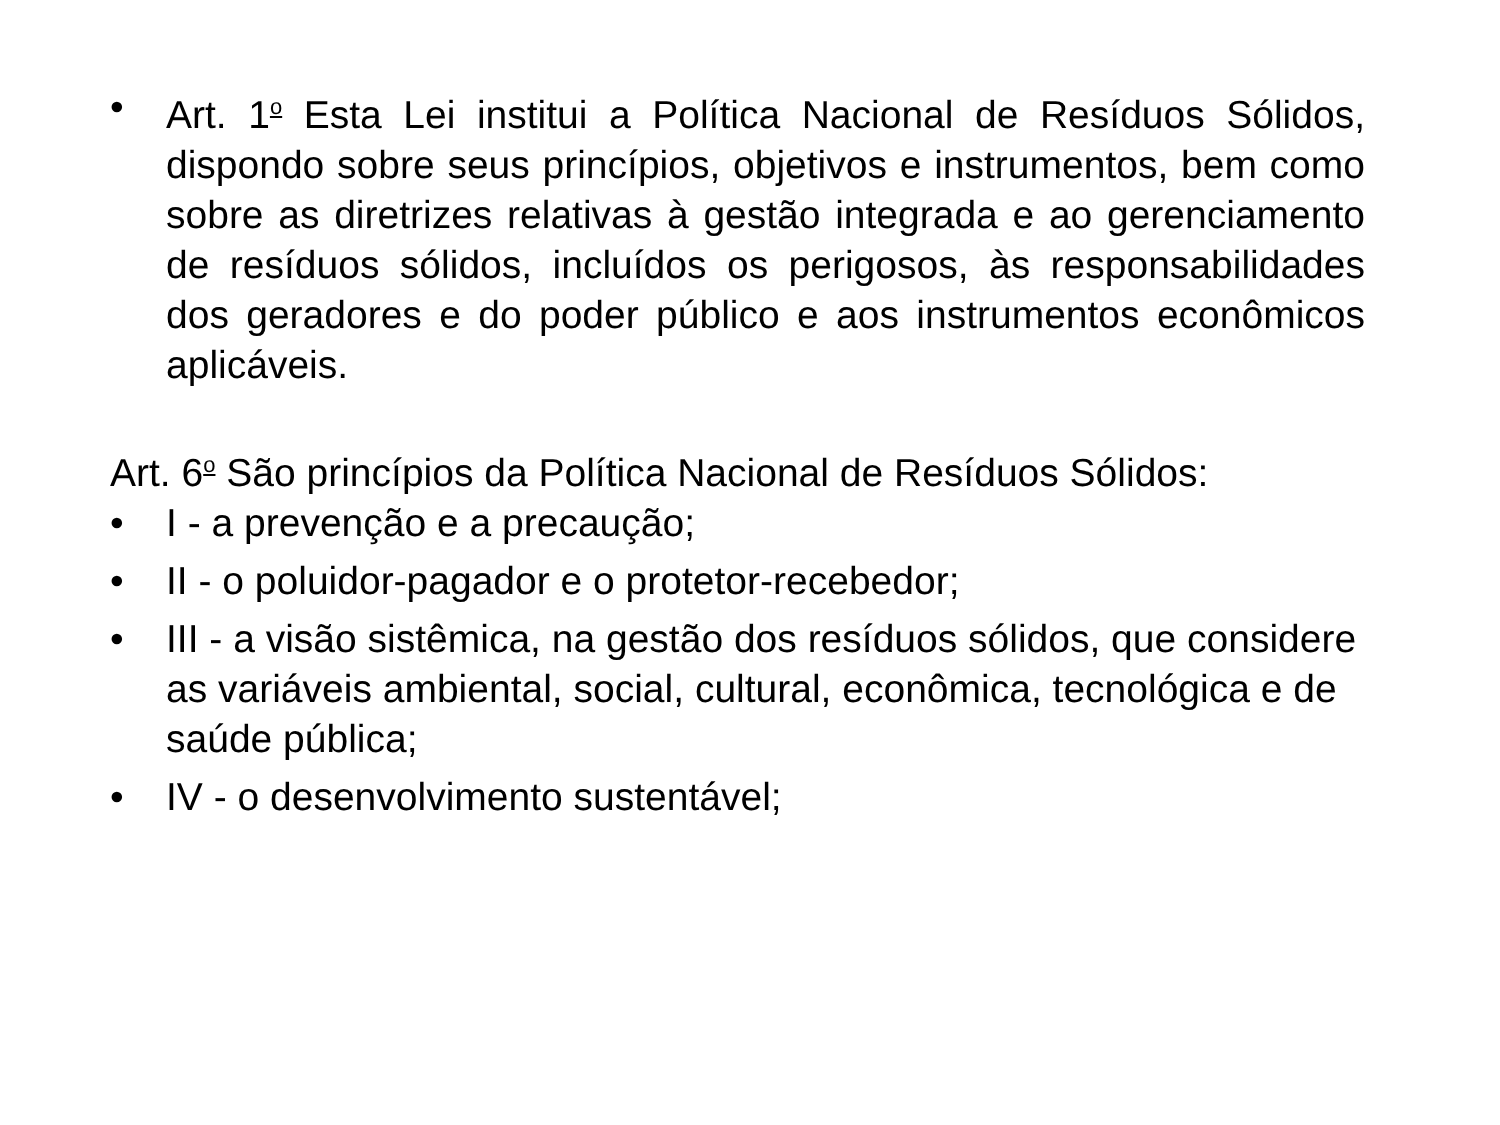• Art. 1<sup>o</sup> Esta Lei institui a Política Nacional de Resíduos Sólidos, dispondo sobre seus princípios, objetivos e instrumentos, bem como sobre as diretrizes relativas à gestão integrada e ao gerenciamento de resíduos sólidos, incluídos os perigosos, às responsabilidades dos geradores e do poder público e aos instrumentos econômicos aplicáveis.
Art. 6<sup>o</sup> São princípios da Política Nacional de Resíduos Sólidos:
• I - a prevenção e a precaução;
• II - o poluidor-pagador e o protetor-recebedor;
• III - a visão sistêmica, na gestão dos resíduos sólidos, que considere as variáveis ambiental, social, cultural, econômica, tecnológica e de saúde pública;
• IV - o desenvolvimento sustentável;